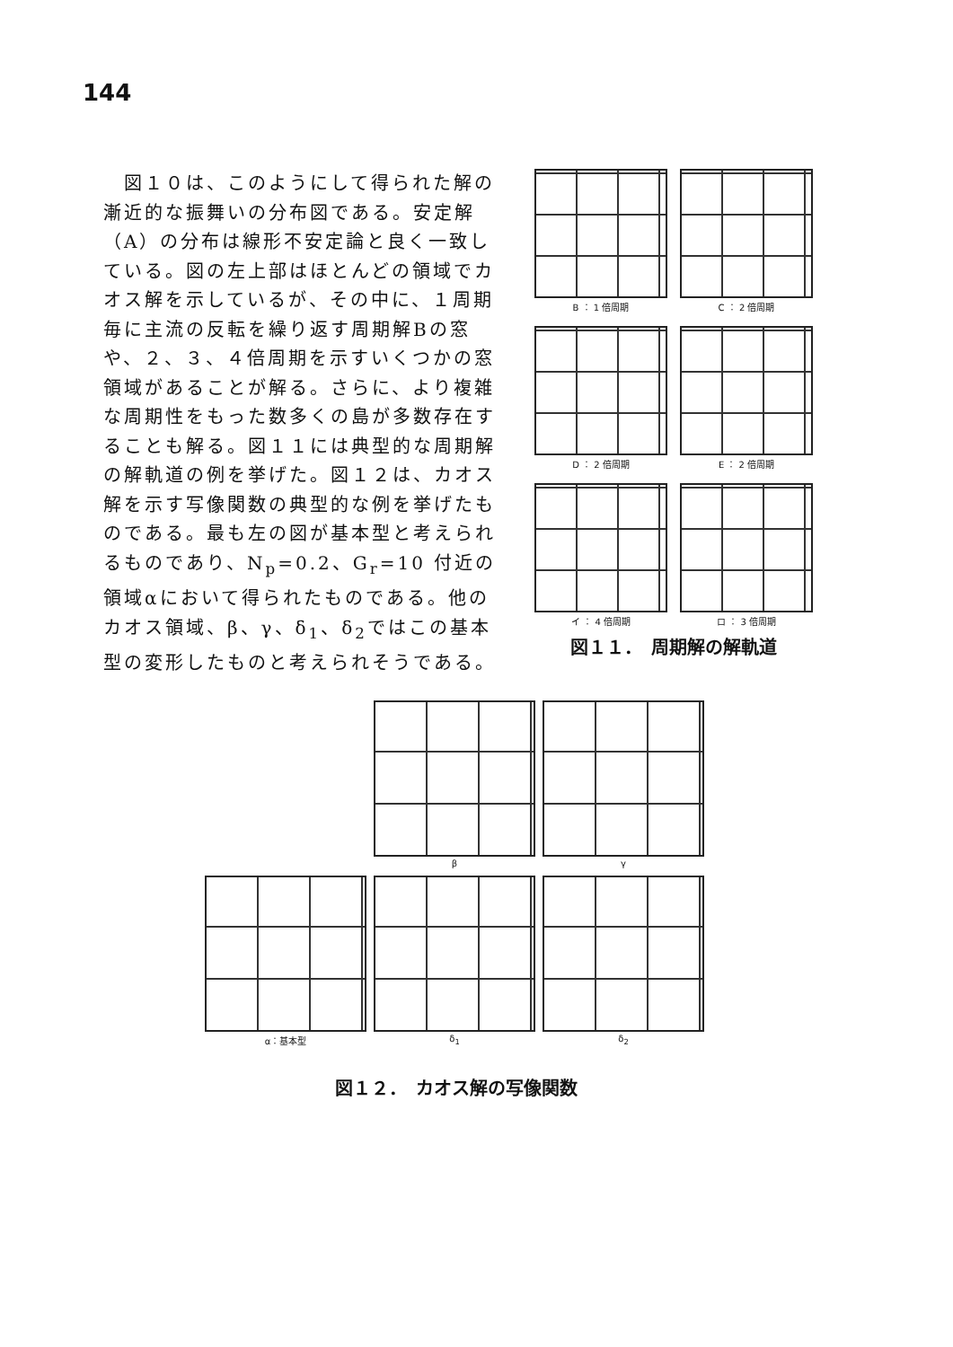144
　図１０は、このようにして得られた解の漸近的な振舞いの分布図である。安定解（A）の分布は線形不安定論と良く一致している。図の左上部はほとんどの領域でカオス解を示しているが、その中に、１周期毎に主流の反転を繰り返す周期解Bの窓や、２、３、４倍周期を示すいくつかの窓領域があることが解る。さらに、より複雑な周期性をもった数多くの島が多数存在することも解る。図１１には典型的な周期解の解軌道の例を挙げた。図１２は、カオス解を示す写像関数の典型的な例を挙げたものである。最も左の図が基本型と考えられるものであり、N<sub>p</sub>=0.2、G<sub>r</sub>=10 付近の領域αにおいて得られたものである。他のカオス領域、β、γ、δ<sub>1</sub>、δ<sub>2</sub>ではこの基本型の変形したものと考えられそうである。
B ： 1 倍周期
C ： 2 倍周期
D ： 2 倍周期
E ： 2 倍周期
イ ： 4 倍周期
ロ ： 3 倍周期
図１１．　周期解の解軌道
β
γ
α：基本型
δ<sub>1</sub>
δ<sub>2</sub>
図１２．　カオス解の写像関数